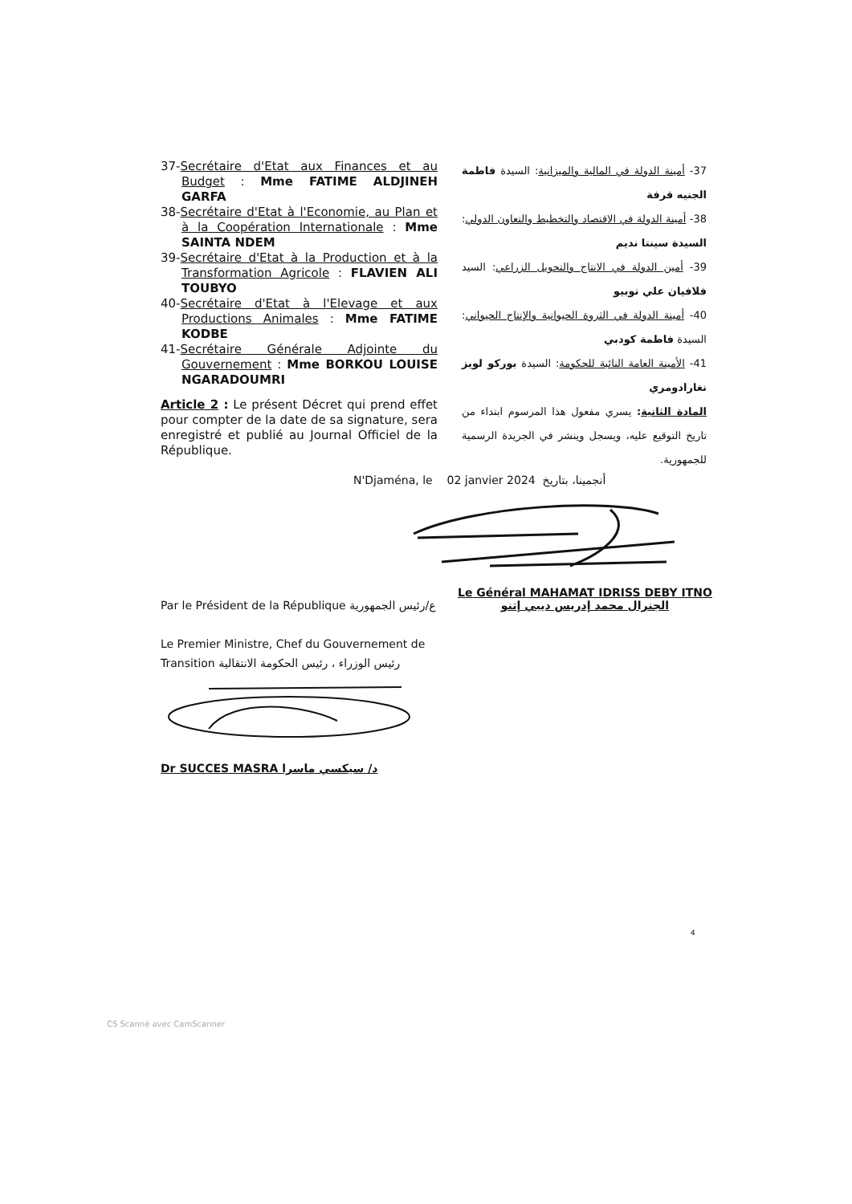37-Secrétaire d'Etat aux Finances et au Budget : Mme FATIME ALDJINEH GARFA
38-Secrétaire d'Etat à l'Economie, au Plan et à la Coopération Internationale : Mme SAINTA NDEM
39-Secrétaire d'Etat à la Production et à la Transformation Agricole : FLAVIEN ALI TOUBYO
40-Secrétaire d'Etat à l'Elevage et aux Productions Animales : Mme FATIME KODBE
41-Secrétaire Générale Adjointe du Gouvernement : Mme BORKOU LOUISE NGARADOUMRI
Article 2 : Le présent Décret qui prend effet pour compter de la date de sa signature, sera enregistré et publié au Journal Officiel de la République.
37- أمينة الدولة في المالية والميزانية: السيدة فاطمة الجنيه قرفة
38- أمينة الدولة في الاقتصاد والتخطيط والتعاون الدولي: السيدة سينتا نديم
39- أمين الدولة في الانتاج والتحويل الزراعي: السيد فلافيان علي توبيو
40- أمينة الدولة في الثروة الحيوانية والإنتاج الحيواني: السيدة فاطمة كودبي
41- الأمينة العامة النائبة للحكومة: السيدة بوركو لويز نغارادومري
المادة الثانية: يسري مفعول هذا المرسوم ابتداء من تاريخ التوقيع عليه، ويسجل وينشر في الجريدة الرسمية للجمهورية.
N'Djaména, le 02 janvier 2024 أنجمينا، بتاريخ
Le Général MAHAMAT IDRISS DEBY ITNO
الجنرال محمد إدريس ديبي إتنو
Par le Président de la République ع/رئيس الجمهورية
Le Premier Ministre, Chef du Gouvernement de Transition رئيس الوزراء ، رئيس الحكومة الانتقالية
Dr SUCCES MASRA د/ سيكسي ماسرا
4
CS Scanné avec CamScanner